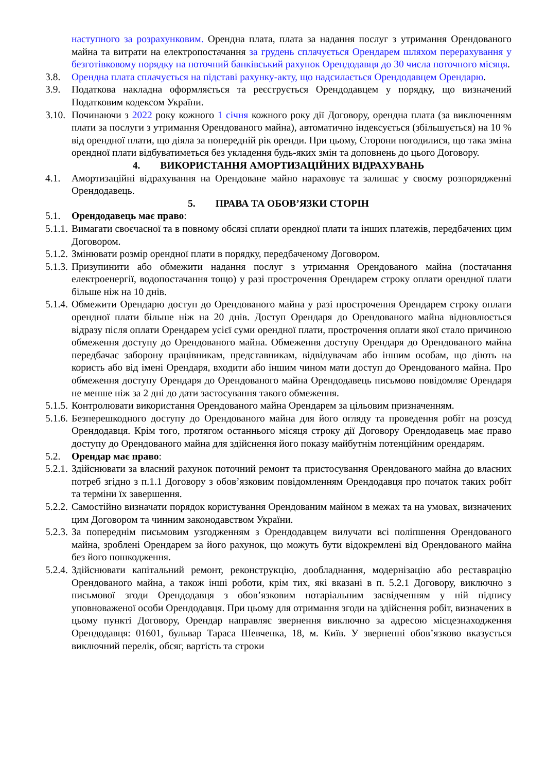наступного за розрахунковим. Орендна плата, плата за надання послуг з утримання Орендованого майна та витрати на електропостачання за грудень сплачується Орендарем шляхом перерахування у безготівковому порядку на поточний банківський рахунок Орендодавця до 30 числа поточного місяця.
3.8. Орендна плата сплачується на підставі рахунку-акту, що надсилається Орендодавцем Орендарю.
3.9. Податкова накладна оформляється та реєструється Орендодавцем у порядку, що визначений Податковим кодексом України.
3.10. Починаючи з 2022 року кожного 1 січня кожного року дії Договору, орендна плата (за виключенням плати за послуги з утримання Орендованого майна), автоматично індексується (збільшується) на 10 % від орендної плати, що діяла за попередній рік оренди. При цьому, Сторони погодилися, що така зміна орендної плати відбуватиметься без укладення будь-яких змін та доповнень до цього Договору.
4. ВИКОРИСТАННЯ АМОРТИЗАЦІЙНИХ ВІДРАХУВАНЬ
4.1. Амортизаційні відрахування на Орендоване майно нараховує та залишає у своєму розпорядженні Орендодавець.
5. ПРАВА ТА ОБОВ’ЯЗКИ СТОРІН
5.1. Орендодавець має право:
5.1.1. Вимагати своєчасної та в повному обсязі сплати орендної плати та інших платежів, передбачених цим Договором.
5.1.2. Змінювати розмір орендної плати в порядку, передбаченому Договором.
5.1.3. Призупинити або обмежити надання послуг з утримання Орендованого майна (постачання електроенергії, водопостачання тощо) у разі прострочення Орендарем строку оплати орендної плати більше ніж на 10 днів.
5.1.4. Обмежити Орендарю доступ до Орендованого майна у разі прострочення Орендарем строку оплати орендної плати більше ніж на 20 днів. Доступ Орендаря до Орендованого майна відновлюється відразу після оплати Орендарем усієї суми орендної плати, прострочення оплати якої стало причиною обмеження доступу до Орендованого майна. Обмеження доступу Орендаря до Орендованого майна передбачає заборону працівникам, представникам, відвідувачам або іншим особам, що діють на користь або від імені Орендаря, входити або іншим чином мати доступ до Орендованого майна. Про обмеження доступу Орендаря до Орендованого майна Орендодавець письмово повідомляє Орендаря не менше ніж за 2 дні до дати застосування такого обмеження.
5.1.5. Контролювати використання Орендованого майна Орендарем за цільовим призначенням.
5.1.6. Безперешкодного доступу до Орендованого майна для його огляду та проведення робіт на розсуд Орендодавця. Крім того, протягом останнього місяця строку дії Договору Орендодавець має право доступу до Орендованого майна для здійснення його показу майбутнім потенційним орендарям.
5.2. Орендар має право:
5.2.1. Здійснювати за власний рахунок поточний ремонт та пристосування Орендованого майна до власних потреб згідно з п.1.1 Договору з обов’язковим повідомленням Орендодавця про початок таких робіт та терміни їх завершення.
5.2.2. Самостійно визначати порядок користування Орендованим майном в межах та на умовах, визначених цим Договором та чинним законодавством України.
5.2.3. За попереднім письмовим узгодженням з Орендодавцем вилучати всі поліпшення Орендованого майна, зроблені Орендарем за його рахунок, що можуть бути відокремлені від Орендованого майна без його пошкодження.
5.2.4. Здійснювати капітальний ремонт, реконструкцію, дообладнання, модернізацію або реставрацію Орендованого майна, а також інші роботи, крім тих, які вказані в п. 5.2.1 Договору, виключно з письмової згоди Орендодавця з обов’язковим нотаріальним засвідченням у ній підпису уповноваженої особи Орендодавця. При цьому для отримання згоди на здійснення робіт, визначених в цьому пункті Договору, Орендар направляє звернення виключно за адресою місцезнаходження Орендодавця: 01601, бульвар Тараса Шевченка, 18, м. Київ. У зверненні обов’язково вказується виключний перелік, обсяг, вартість та строки